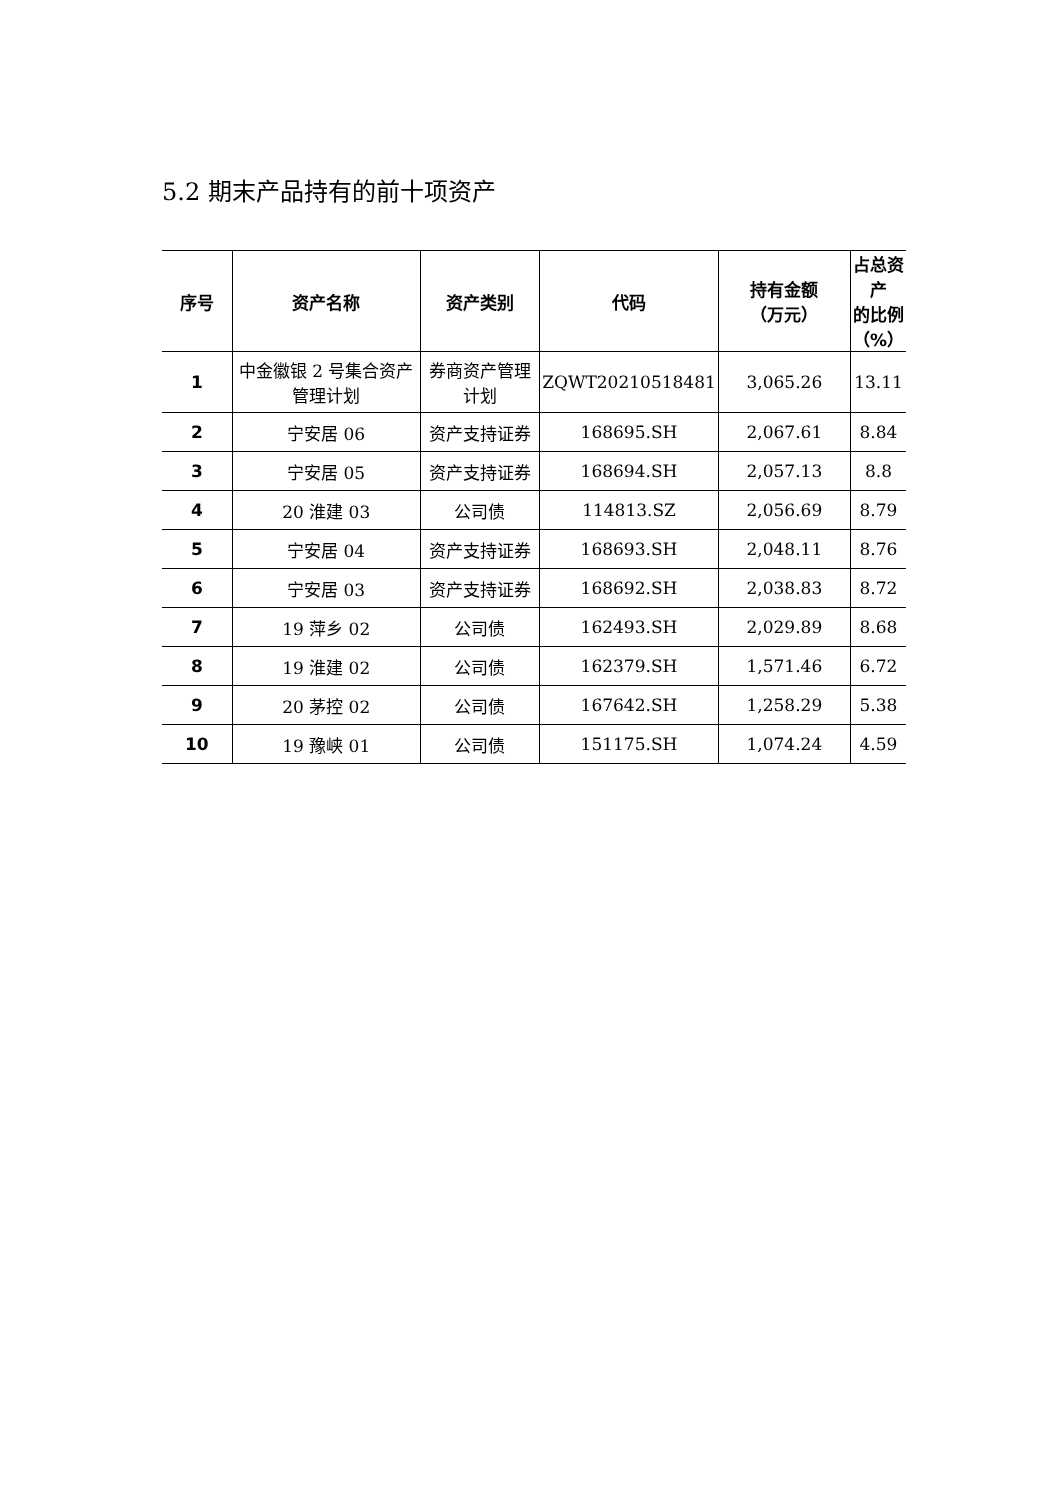5.2 期末产品持有的前十项资产
| 序号 | 资产名称 | 资产类别 | 代码 | 持有金额 （万元） | 占总资产 的比例 （%） |
| --- | --- | --- | --- | --- | --- |
| 1 | 中金徽银 2 号集合资产管理计划 | 券商资产管理计划 | ZQWT20210518481 | 3,065.26 | 13.11 |
| 2 | 宁安居 06 | 资产支持证券 | 168695.SH | 2,067.61 | 8.84 |
| 3 | 宁安居 05 | 资产支持证券 | 168694.SH | 2,057.13 | 8.8 |
| 4 | 20 淮建 03 | 公司债 | 114813.SZ | 2,056.69 | 8.79 |
| 5 | 宁安居 04 | 资产支持证券 | 168693.SH | 2,048.11 | 8.76 |
| 6 | 宁安居 03 | 资产支持证券 | 168692.SH | 2,038.83 | 8.72 |
| 7 | 19 萍乡 02 | 公司债 | 162493.SH | 2,029.89 | 8.68 |
| 8 | 19 淮建 02 | 公司债 | 162379.SH | 1,571.46 | 6.72 |
| 9 | 20 茅控 02 | 公司债 | 167642.SH | 1,258.29 | 5.38 |
| 10 | 19 豫峡 01 | 公司债 | 151175.SH | 1,074.24 | 4.59 |